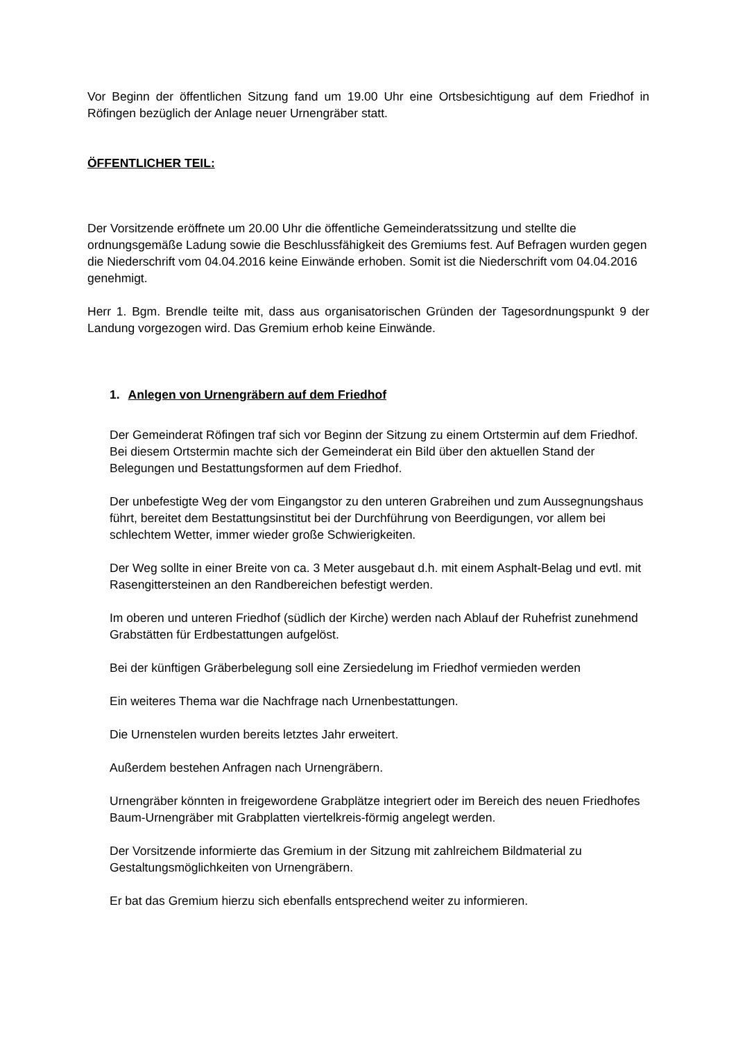Vor Beginn der öffentlichen Sitzung fand um 19.00 Uhr eine Ortsbesichtigung auf dem Friedhof in Röfingen bezüglich der Anlage neuer Urnengräber statt.
ÖFFENTLICHER TEIL:
Der Vorsitzende eröffnete um 20.00 Uhr die öffentliche Gemeinderatssitzung und stellte die ordnungsgemäße Ladung sowie die Beschlussfähigkeit des Gremiums fest. Auf Befragen wurden gegen die Niederschrift vom 04.04.2016 keine Einwände erhoben. Somit ist die Niederschrift vom 04.04.2016 genehmigt.
Herr 1. Bgm. Brendle teilte mit, dass aus organisatorischen Gründen der Tagesordnungspunkt 9 der Landung vorgezogen wird. Das Gremium erhob keine Einwände.
1. Anlegen von Urnengräbern auf dem Friedhof
Der Gemeinderat Röfingen traf sich vor Beginn der Sitzung zu einem Ortstermin auf dem Friedhof. Bei diesem Ortstermin machte sich der Gemeinderat ein Bild über den aktuellen Stand der Belegungen und Bestattungsformen auf dem Friedhof.
Der unbefestigte Weg der vom Eingangstor zu den unteren Grabreihen und zum Aussegnungshaus führt, bereitet dem Bestattungsinstitut bei der Durchführung von Beerdigungen, vor allem bei schlechtem Wetter, immer wieder große Schwierigkeiten.
Der Weg sollte in einer Breite von ca. 3 Meter ausgebaut d.h. mit einem Asphalt-Belag und evtl. mit Rasengittersteinen an den Randbereichen befestigt werden.
Im oberen und unteren Friedhof (südlich der Kirche) werden nach Ablauf der Ruhefrist zunehmend Grabstätten für Erdbestattungen aufgelöst.
Bei der künftigen Gräberbelegung soll eine Zersiedelung im Friedhof vermieden werden
Ein weiteres Thema war die Nachfrage nach Urnenbestattungen.
Die Urnenstelen wurden bereits letztes Jahr erweitert.
Außerdem bestehen Anfragen nach Urnengräbern.
Urnengräber könnten in freigewordene Grabplätze integriert oder im Bereich des neuen Friedhofes Baum-Urnengräber mit Grabplatten viertelkreis-förmig angelegt werden.
Der Vorsitzende informierte das Gremium in der Sitzung mit zahlreichem Bildmaterial zu Gestaltungsmöglichkeiten von Urnengräbern.
Er bat das Gremium hierzu sich ebenfalls entsprechend weiter zu informieren.